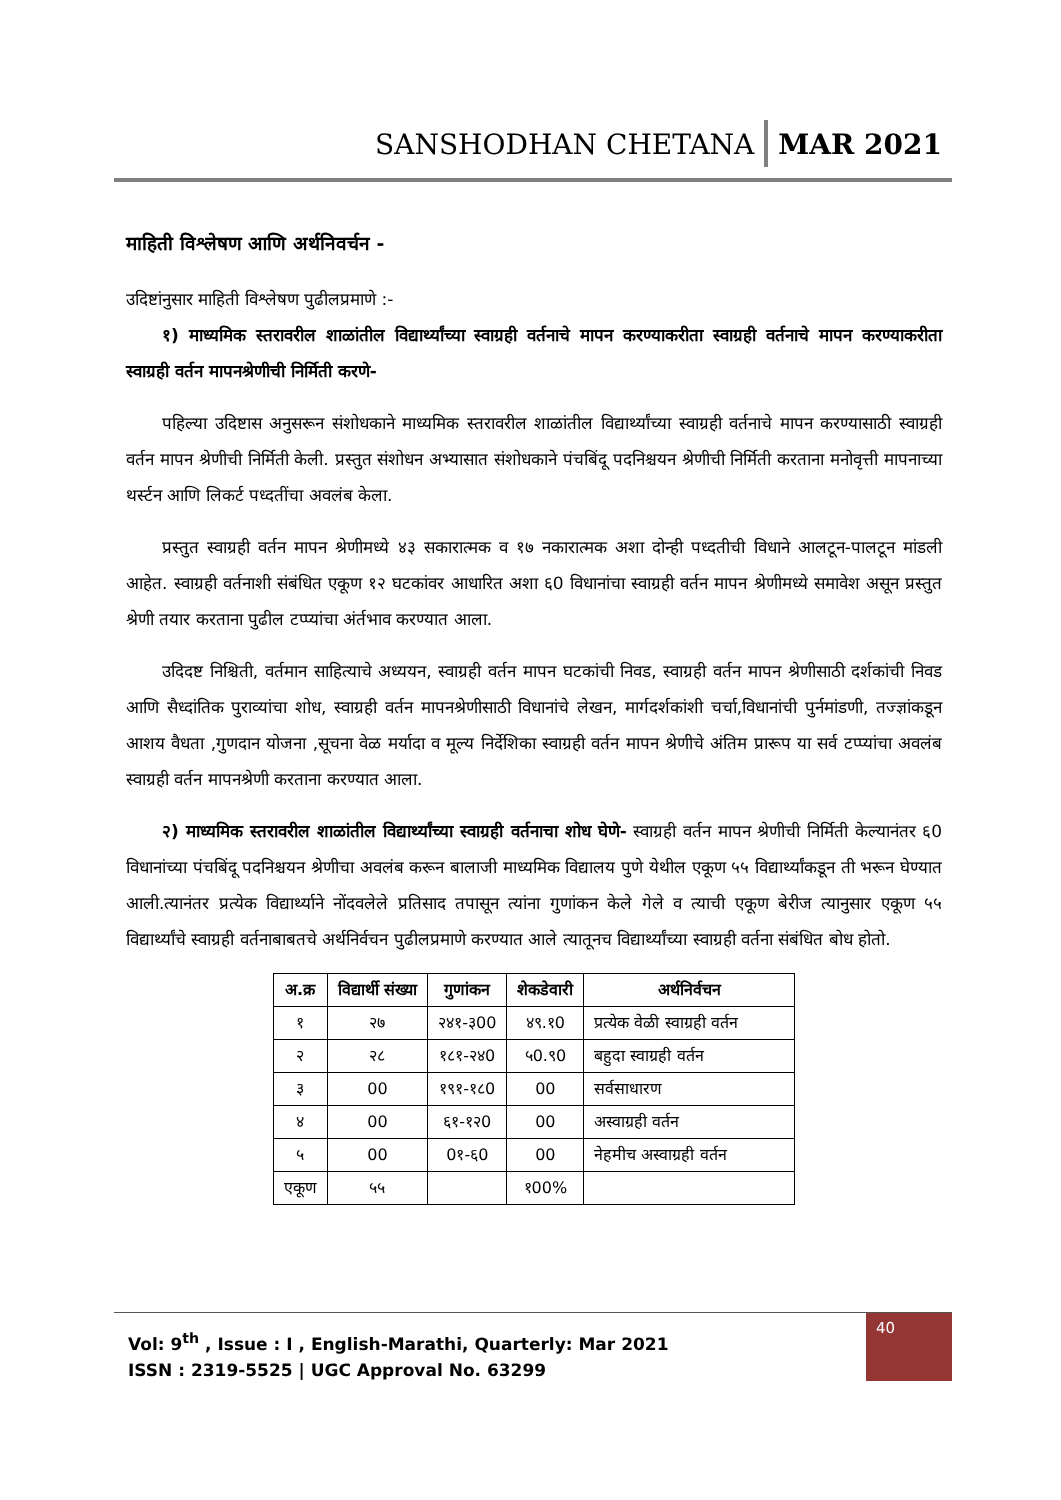SANSHODHAN CHETANA MAR 2021
माहिती विश्लेषण आणि अर्थनिवर्चन -
उदिष्टांनुसार माहिती विश्लेषण पुढीलप्रमाणे :-
१) माध्यमिक स्तरावरील शाळांतील विद्यार्थ्यांच्या स्वाग्रही वर्तनाचे मापन करण्याकरीता स्वाग्रही वर्तनाचे मापन करण्याकरीता स्वाग्रही वर्तन मापनश्रेणीची निर्मिती करणे-
पहिल्या उदिष्टास अनुसरून संशोधकाने माध्यमिक स्तरावरील शाळांतील विद्यार्थ्यांच्या स्वाग्रही वर्तनाचे मापन करण्यासाठी स्वाग्रही वर्तन मापन श्रेणीची निर्मिती केली. प्रस्तुत संशोधन अभ्यासात संशोधकाने पंचबिंदू पदनिश्चयन श्रेणीची निर्मिती करताना मनोवृत्ती मापनाच्या थर्स्टन आणि लिकर्ट पध्दतींचा अवलंब केला.
प्रस्तुत स्वाग्रही वर्तन मापन श्रेणीमध्ये ४३ सकारात्मक व १७ नकारात्मक अशा दोन्ही पध्दतीची विधाने आलटून-पालटून मांडली आहेत. स्वाग्रही वर्तनाशी संबंधित एकूण १२ घटकांवर आधारित अशा ६0 विधानांचा स्वाग्रही वर्तन मापन श्रेणीमध्ये समावेश असून प्रस्तुत श्रेणी तयार करताना पुढील टप्प्यांचा अंर्तभाव करण्यात आला.
उदिदष्ट निश्चिती, वर्तमान साहित्याचे अध्ययन, स्वाग्रही वर्तन मापन घटकांची निवड, स्वाग्रही वर्तन मापन श्रेणीसाठी दर्शकांची निवड आणि सैध्दांतिक पुराव्यांचा शोध, स्वाग्रही वर्तन मापनश्रेणीसाठी विधानांचे लेखन, मार्गदर्शकांशी चर्चा,विधानांची पुर्नमांडणी, तज्ज्ञांकडून आशय वैधता ,गुणदान योजना ,सूचना वेळ मर्यादा व मूल्य निर्देशिका स्वाग्रही वर्तन मापन श्रेणीचे अंतिम प्रारूप या सर्व टप्प्यांचा अवलंब स्वाग्रही वर्तन मापनश्रेणी करताना करण्यात आला.
२) माध्यमिक स्तरावरील शाळांतील विद्यार्थ्यांच्या स्वाग्रही वर्तनाचा शोध घेणे- स्वाग्रही वर्तन मापन श्रेणीची निर्मिती केल्यानंतर ६0 विधानांच्या पंचबिंदू पदनिश्चयन श्रेणीचा अवलंब करून बालाजी माध्यमिक विद्यालय पुणे येथील एकूण ५५ विद्यार्थ्यांकडून ती भरून घेण्यात आली.त्यानंतर प्रत्येक विद्यार्थ्याने नोंदवलेले प्रतिसाद तपासून त्यांना गुणांकन केले गेले व त्याची एकूण बेरीज त्यानुसार एकूण ५५ विद्यार्थ्यांचे स्वाग्रही वर्तनाबाबतचे अर्थनिर्वचन पुढीलप्रमाणे करण्यात आले त्यातूनच विद्यार्थ्यांच्या स्वाग्रही वर्तना संबंधित बोध होतो.
| अ.क्र | विद्यार्थी संख्या | गुणांकन | शेकडेवारी | अर्थनिर्वचन |
| --- | --- | --- | --- | --- |
| १ | २७ | २४१-३00 | ४९.१0 | प्रत्येक वेळी स्वाग्रही वर्तन |
| २ | २८ | १८१-२४0 | ५0.९0 | बहुदा स्वाग्रही वर्तन |
| ३ | 00 | १९१-१८0 | 00 | सर्वसाधारण |
| ४ | 00 | ६१-१२0 | 00 | अस्वाग्रही वर्तन |
| ५ | 00 | 0१-६0 | 00 | नेहमीच अस्वाग्रही वर्तन |
| एकूण | ५५ | | १00% | |
Vol: 9<sup>th</sup> , Issue : I , English-Marathi, Quarterly: Mar 2021
ISSN : 2319-5525 | UGC Approval No. 63299
40